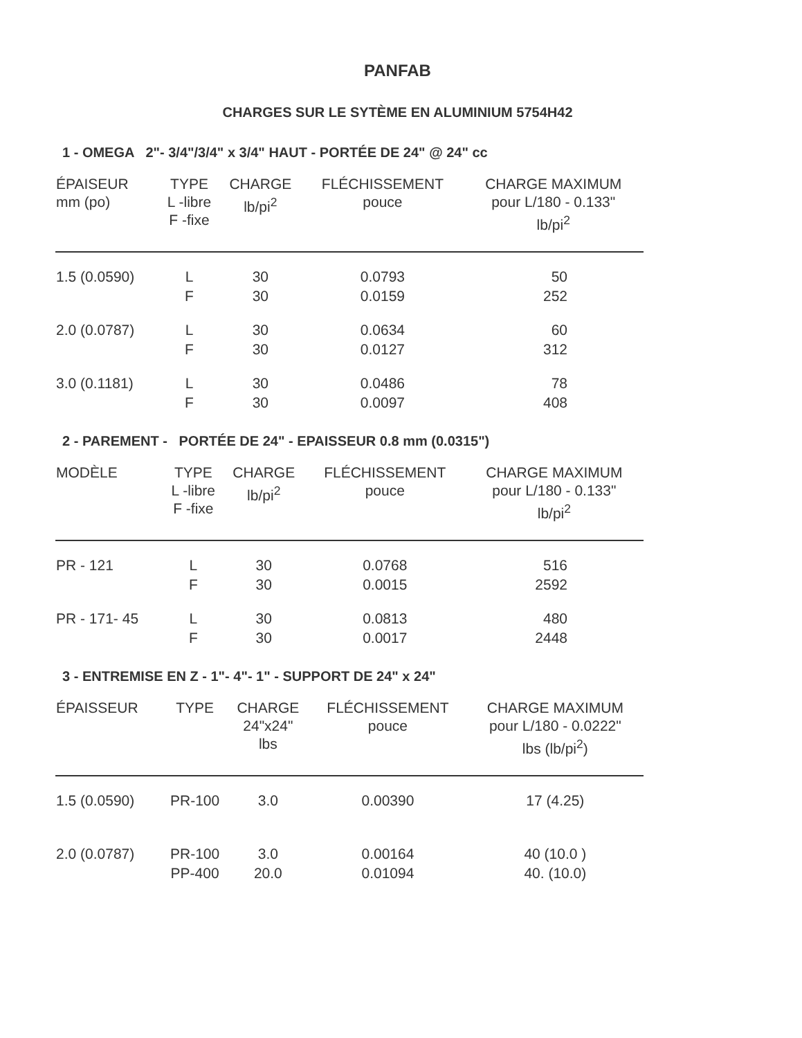PANFAB
CHARGES SUR LE SYTÈME EN ALUMINIUM 5754H42
1 - OMEGA 2"- 3/4"/3/4" x 3/4" HAUT - PORTÉE DE 24" @ 24" cc
| ÉPAISEUR mm (po) | TYPE L -libre F -fixe | CHARGE lb/pi<sup>2</sup> | FLÉCHISSEMENT pouce | CHARGE MAXIMUM pour L/180 - 0.133" lb/pi<sup>2</sup> |
| --- | --- | --- | --- | --- |
| 1.5 (0.0590) | L | 30 | 0.0793 | 50 |
| | F | 30 | 0.0159 | 252 |
| 2.0 (0.0787) | L | 30 | 0.0634 | 60 |
| | F | 30 | 0.0127 | 312 |
| 3.0 (0.1181) | L | 30 | 0.0486 | 78 |
| | F | 30 | 0.0097 | 408 |
2 - PAREMENT - PORTÉE DE 24" - EPAISSEUR 0.8 mm (0.0315")
| MODÈLE | TYPE L -libre F -fixe | CHARGE lb/pi<sup>2</sup> | FLÉCHISSEMENT pouce | CHARGE MAXIMUM pour L/180 - 0.133" lb/pi<sup>2</sup> |
| --- | --- | --- | --- | --- |
| PR - 121 | L | 30 | 0.0768 | 516 |
| | F | 30 | 0.0015 | 2592 |
| PR - 171- 45 | L | 30 | 0.0813 | 480 |
| | F | 30 | 0.0017 | 2448 |
3 - ENTREMISE EN Z - 1"- 4"- 1" - SUPPORT DE 24" x 24"
| ÉPAISSEUR | TYPE | CHARGE 24"x24" lbs | FLÉCHISSEMENT pouce | CHARGE MAXIMUM pour L/180 - 0.0222" lbs (lb/pi<sup>2</sup>) |
| --- | --- | --- | --- | --- |
| 1.5 (0.0590) | PR-100 | 3.0 | 0.00390 | 17 (4.25) |
| 2.0 (0.0787) | PR-100 | 3.0 | 0.00164 | 40 (10.0 ) |
| | PP-400 | 20.0 | 0.01094 | 40. (10.0) |